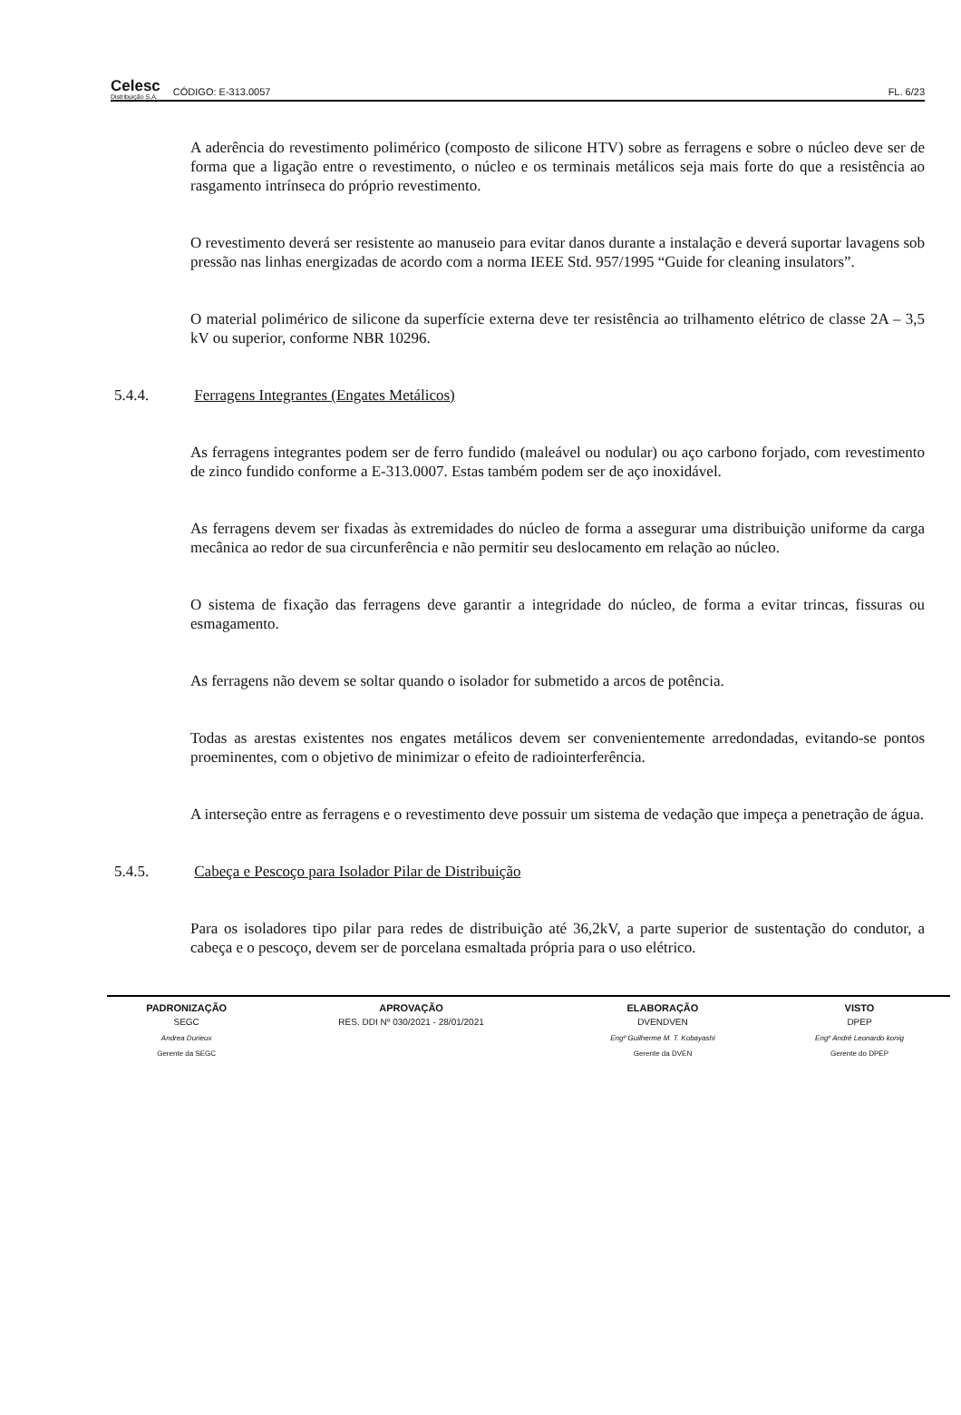Celesc
Distribuição S.A.
CÓDIGO: E-313.0057
FL. 6/23
A aderência do revestimento polimérico (composto de silicone HTV) sobre as ferragens e sobre o núcleo deve ser de forma que a ligação entre o revestimento, o núcleo e os terminais metálicos seja mais forte do que a resistência ao rasgamento intrínseca do próprio revestimento.
O revestimento deverá ser resistente ao manuseio para evitar danos durante a instalação e deverá suportar lavagens sob pressão nas linhas energizadas de acordo com a norma IEEE Std. 957/1995 “Guide for cleaning insulators”.
O material polimérico de silicone da superfície externa deve ter resistência ao trilhamento elétrico de classe 2A – 3,5 kV ou superior, conforme NBR 10296.
5.4.4. Ferragens Integrantes (Engates Metálicos)
As ferragens integrantes podem ser de ferro fundido (maleável ou nodular) ou aço carbono forjado, com revestimento de zinco fundido conforme a E-313.0007. Estas também podem ser de aço inoxidável.
As ferragens devem ser fixadas às extremidades do núcleo de forma a assegurar uma distribuição uniforme da carga mecânica ao redor de sua circunferência e não permitir seu deslocamento em relação ao núcleo.
O sistema de fixação das ferragens deve garantir a integridade do núcleo, de forma a evitar trincas, fissuras ou esmagamento.
As ferragens não devem se soltar quando o isolador for submetido a arcos de potência.
Todas as arestas existentes nos engates metálicos devem ser convenientemente arredondadas, evitando-se pontos proeminentes, com o objetivo de minimizar o efeito de radiointerferência.
A interseção entre as ferragens e o revestimento deve possuir um sistema de vedação que impeça a penetração de água.
5.4.5. Cabeça e Pescoço para Isolador Pilar de Distribuição
Para os isoladores tipo pilar para redes de distribuição até 36,2kV, a parte superior de sustentação do condutor, a cabeça e o pescoço, devem ser de porcelana esmaltada própria para o uso elétrico.
| PADRONIZAÇÃO | APROVAÇÃO | ELABORAÇÃO | VISTO |
| --- | --- | --- | --- |
| SEGC | RES. DDI Nº 030/2021 - 28/01/2021 | DVENDVEN | DPEP |
| Andrea Durieux | | Engº Guilherme M. T. Kobayashi | Engº André Leonardo konig |
| Gerente da SEGC | | Gerente da DVEN | Gerente do DPEP |